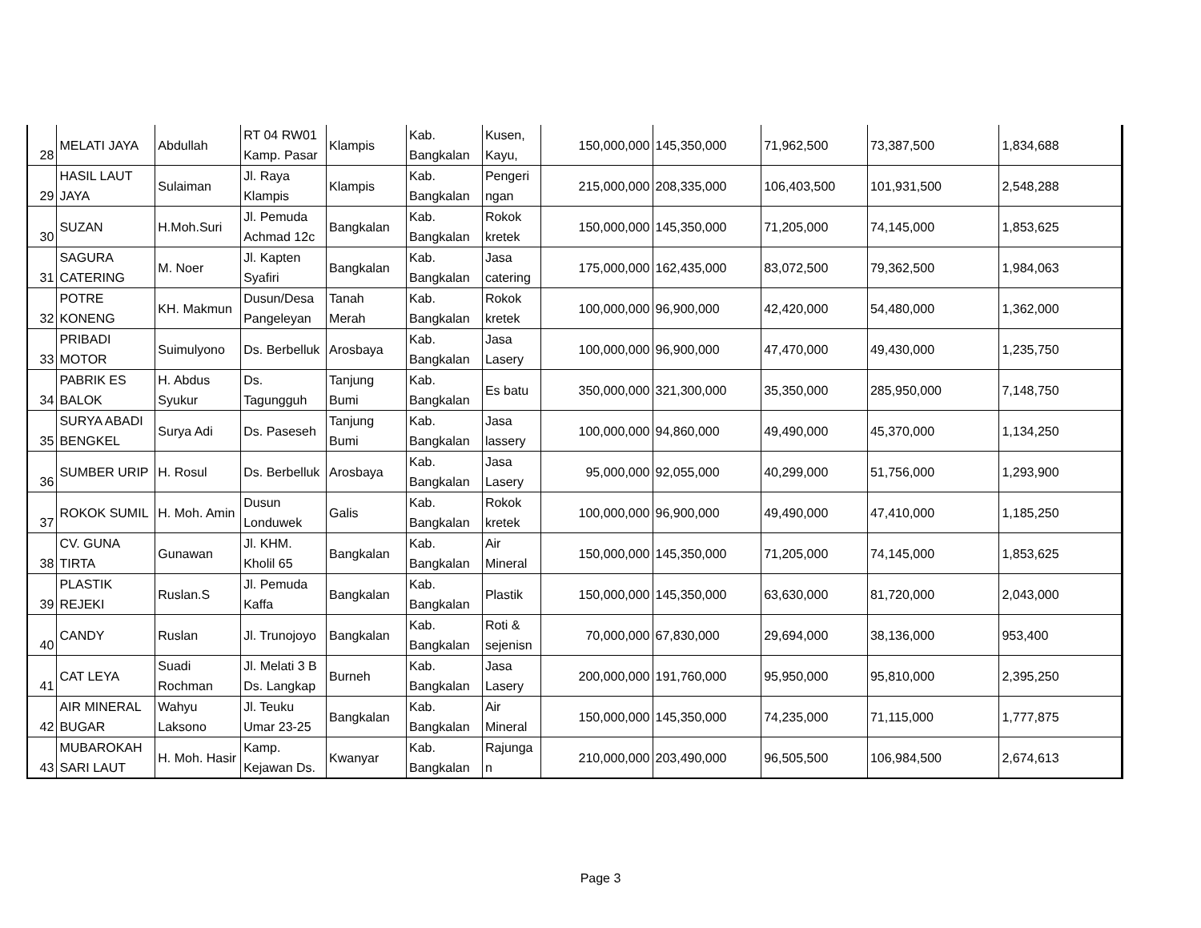| 28 | MELATI JAYA | Abdullah | RT 04 RW01 Kamp. Pasar | Klampis | Kab. Bangkalan | Kusen, Kayu, | 150,000,000 | 145,350,000 | 71,962,500 | 73,387,500 | 1,834,688 |
| 29 | HASIL LAUT JAYA | Sulaiman | Jl. Raya Klampis | Klampis | Kab. Bangkalan | Pengeri ngan | 215,000,000 | 208,335,000 | 106,403,500 | 101,931,500 | 2,548,288 |
| 30 | SUZAN | H.Moh.Suri | Jl. Pemuda Achmad 12c | Bangkalan | Kab. Bangkalan | Rokok kretek | 150,000,000 | 145,350,000 | 71,205,000 | 74,145,000 | 1,853,625 |
| 31 | SAGURA CATERING | M. Noer | Jl. Kapten Syafiri | Bangkalan | Kab. Bangkalan | Jasa catering | 175,000,000 | 162,435,000 | 83,072,500 | 79,362,500 | 1,984,063 |
| 32 | POTRE KONENG | KH. Makmun | Dusun/Desa Pangeleyan | Tanah Merah | Kab. Bangkalan | Rokok kretek | 100,000,000 | 96,900,000 | 42,420,000 | 54,480,000 | 1,362,000 |
| 33 | PRIBADI MOTOR | Suimulyono | Ds. Berbelluk | Arosbaya | Kab. Bangkalan | Jasa Lasery | 100,000,000 | 96,900,000 | 47,470,000 | 49,430,000 | 1,235,750 |
| 34 | PABRIK ES BALOK | H. Abdus Syukur | Ds. Tagungguh | Tanjung Bumi | Kab. Bangkalan | Es batu | 350,000,000 | 321,300,000 | 35,350,000 | 285,950,000 | 7,148,750 |
| 35 | SURYA ABADI BENGKEL | Surya Adi | Ds. Paseseh | Tanjung Bumi | Kab. Bangkalan | Jasa lassery | 100,000,000 | 94,860,000 | 49,490,000 | 45,370,000 | 1,134,250 |
| 36 | SUMBER URIP | H. Rosul | Ds. Berbelluk | Arosbaya | Kab. Bangkalan | Jasa Lasery | 95,000,000 | 92,055,000 | 40,299,000 | 51,756,000 | 1,293,900 |
| 37 | ROKOK SUMIL | H. Moh. Amin | Dusun Londuwek | Galis | Kab. Bangkalan | Rokok kretek | 100,000,000 | 96,900,000 | 49,490,000 | 47,410,000 | 1,185,250 |
| 38 | CV. GUNA TIRTA | Gunawan | Jl. KHM. Kholil 65 | Bangkalan | Kab. Bangkalan | Air Mineral | 150,000,000 | 145,350,000 | 71,205,000 | 74,145,000 | 1,853,625 |
| 39 | PLASTIK REJEKI | Ruslan.S | Jl. Pemuda Kaffa | Bangkalan | Kab. Bangkalan | Plastik | 150,000,000 | 145,350,000 | 63,630,000 | 81,720,000 | 2,043,000 |
| 40 | CANDY | Ruslan | Jl. Trunojoyo | Bangkalan | Kab. Bangkalan | Roti & sejenisn | 70,000,000 | 67,830,000 | 29,694,000 | 38,136,000 | 953,400 |
| 41 | CAT LEYA | Suadi Rochman | Jl. Melati 3 B Ds. Langkap | Burneh | Kab. Bangkalan | Jasa Lasery | 200,000,000 | 191,760,000 | 95,950,000 | 95,810,000 | 2,395,250 |
| 42 | AIR MINERAL BUGAR | Wahyu Laksono | Jl. Teuku Umar 23-25 | Bangkalan | Kab. Bangkalan | Air Mineral | 150,000,000 | 145,350,000 | 74,235,000 | 71,115,000 | 1,777,875 |
| 43 | MUBAROKAH SARI LAUT | H. Moh. Hasir | Kamp. Kejawan Ds. | Kwanyar | Kab. Bangkalan | Rajunga n | 210,000,000 | 203,490,000 | 96,505,500 | 106,984,500 | 2,674,613 |
Page 3